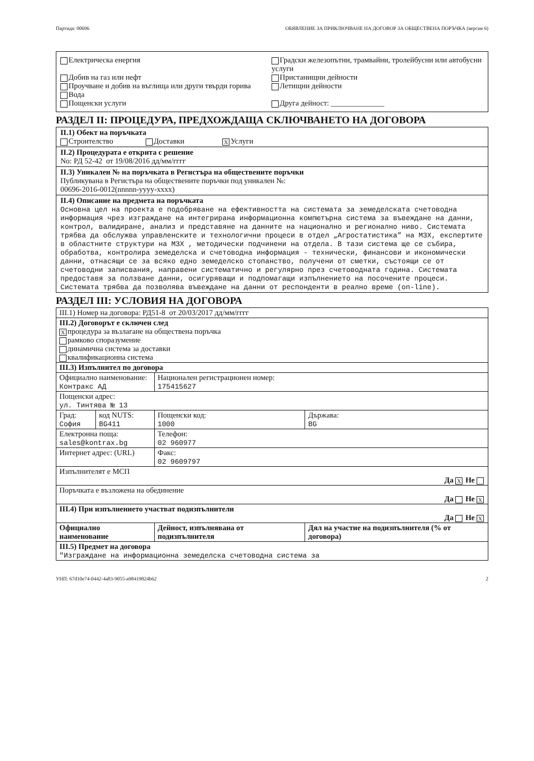Партида: 00696 ОБЯВЛЕНИЕ ЗА ПРИКЛЮЧВАНЕ НА ДОГОВОР ЗА ОБЩЕСТВЕНА ПОРЪЧКА (версия 6)
Електрическа енергия
Добив на газ или нефт
Проучване и добив на въглища или други твърди горива
Вода
Пощенски услуги
Градски железопътни, трамвайни, тролейбусни или автобусни услуги
Пристанищни дейности
Летищни дейности
Друга дейност: ______________
РАЗДЕЛ II: ПРОЦЕДУРА, ПРЕДХОЖДАЩА СКЛЮЧВАНЕТО НА ДОГОВОРА
II.1) Обект на поръчката
Строителство Доставки X Услуги
II.2) Процедурата е открита с решение
No: РД 52-42 от 19/08/2016 дд/мм/гггг
II.3) Уникален № на поръчката в Регистъра на обществените поръчки
Публикувана в Регистъра на обществените поръчки под уникален №:
00696-2016-0012(nnnnn-yyyy-xxxx)
II.4) Описание на предмета на поръчката
Основна цел на проекта е подобряване на ефективността на системата за земеделската счетоводна информация чрез изграждане на интегрирана информационна компютърна система за въвеждане на данни, контрол, валидиране, анализ и представяне на данните на национално и регионално ниво. Системата трябва да обслужва управленските и технологични процеси в отдел „Агростатистика” на МЗХ, експертите в областните структури на МЗХ , методически подчинени на отдела. В тази система ще се събира, обработва, контролира земеделска и счетоводна информация - технически, финансови и икономически данни, отнасящи се за всяко едно земеделско стопанство, получени от сметки, състоящи се от счетоводни записвания, направени систематично и регулярно през счетоводната година. Системата предоставя за ползване данни, осигуряващи и подпомагащи изпълнението на посочените процеси. Системата трябва да позволява въвеждане на данни от респонденти в реално време (on-line).
РАЗДЕЛ III: УСЛОВИЯ НА ДОГОВОРА
| III.1) Номер на договора: РД51-8 от 20/03/2017 дд/мм/гггг | | | |
| III.2) Договорът е сключен след X процедура за възлагане на обществена поръчка рамково споразумение динамична система за доставки квалификационна система | | | |
| III.3) Изпълнител по договора | | | |
| Официално наименование: Контракс АД | | Национален регистрационен номер: 175415627 | |
| Пощенски адрес: ул. Тинтява № 13 | | | |
| Град: София | код NUTS: BG411 | Пощенски код: 1000 | Държава: BG |
| Електронна поща: sales@kontrax.bg | | Телефон: 02 960977 | |
| Интернет адрес: (URL) | | Факс: 02 9609797 | |
| Изпълнителят е МСП Да X Не | | | |
| Поръчката е възложена на обединение Да Не X | | | |
| III.4) При изпълнението участват подизпълнители Да Не X | | | |
| Официално наименование | | Дейност, изпълнявана от подизпълнителя | Дял на участие на подизпълнителя (% от договора) |
| III.5) Предмет на договора "Изграждане на информационна земеделска счетоводна система за | | | |
УНП: 67d10e74-0442-4a83-9055-a98419824b62 2